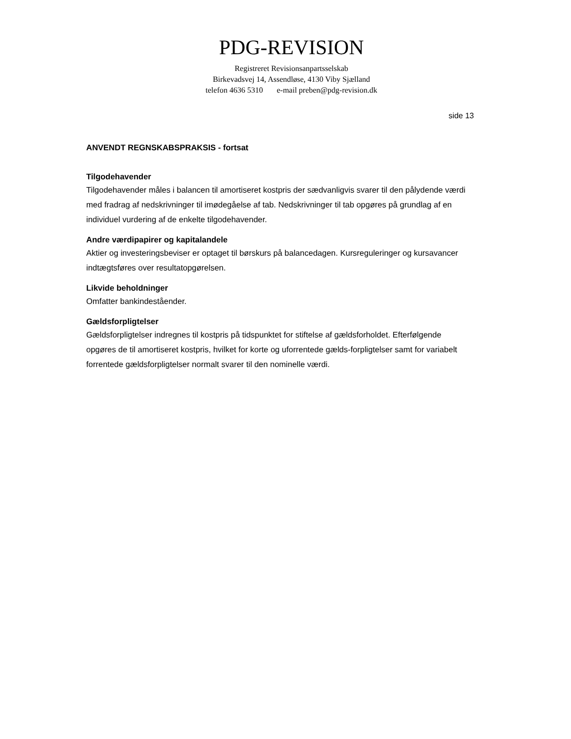PDG-REVISION
Registreret Revisionsanpartsselskab
Birkevadsvej 14, Assendløse, 4130 Viby Sjælland
telefon 4636 5310 e-mail preben@pdg-revision.dk
side 13
ANVENDT REGNSKABSPRAKSIS - fortsat
Tilgodehavender
Tilgodehavender måles i balancen til amortiseret kostpris der sædvanligvis svarer til den pålydende værdi med fradrag af nedskrivninger til imødegåelse af tab. Nedskrivninger til tab opgøres på grundlag af en individuel vurdering af de enkelte tilgodehavender.
Andre værdipapirer og kapitalandele
Aktier og investeringsbeviser er optaget til børskurs på balancedagen. Kursreguleringer og kursavancer indtægtsføres over resultatopgørelsen.
Likvide beholdninger
Omfatter bankindeståender.
Gældsforpligtelser
Gældsforpligtelser indregnes til kostpris på tidspunktet for stiftelse af gældsforholdet. Efterfølgende opgøres de til amortiseret kostpris, hvilket for korte og uforrentede gælds-forpligtelser samt for variabelt forrentede gældsforpligtelser normalt svarer til den nominelle værdi.